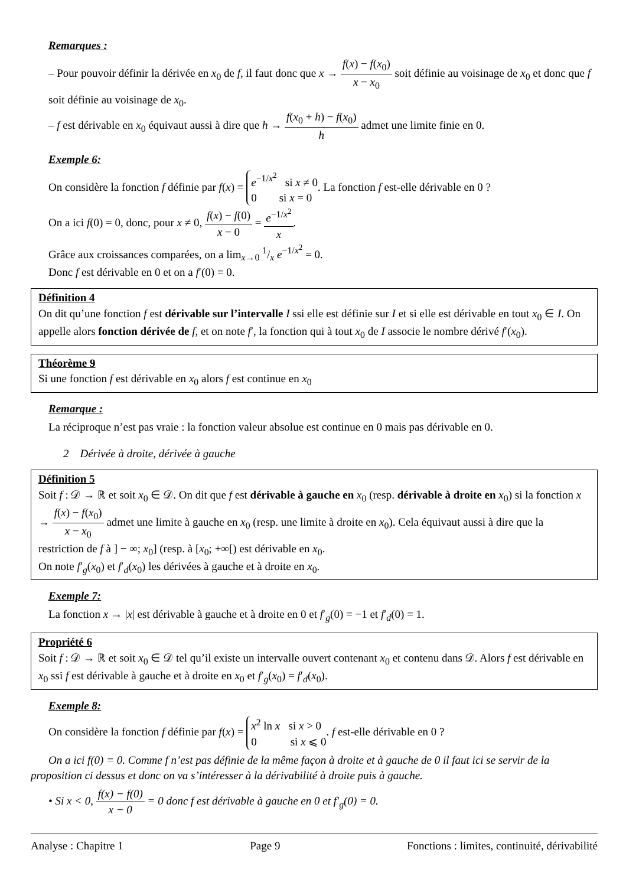Remarques :
– Pour pouvoir définir la dérivée en x<sub>0</sub> de f, il faut donc que x → f(x) − f(x<sub>0</sub>) x − x<sub>0</sub> soit définie au voisinage de x<sub>0</sub> et donc que f soit définie au voisinage de x<sub>0</sub>.
– f est dérivable en x<sub>0</sub> équivaut aussi à dire que h → f(x<sub>0</sub> + h) − f(x<sub>0</sub>) h admet une limite finie en 0.
Exemple 6:
On considère la fonction f définie par f(x) = e<sup>−1/x<sup>2</sup></sup> si x ≠ 0
0 si x = 0. La fonction f est-elle dérivable en 0 ?
On a ici f(0) = 0, donc, pour x ≠ 0, f(x) − f(0) x − 0 = e<sup>−1/x<sup>2</sup></sup> x.
Grâce aux croissances comparées, on a lim<sub>x→0</sub> 1/x e<sup>−1/x<sup>2</sup></sup> = 0.
Donc f est dérivable en 0 et on a f′(0) = 0.
Définition 4
On dit qu’une fonction f est dérivable sur l’intervalle I ssi elle est définie sur I et si elle est dérivable en tout x<sub>0</sub> ∈ I. On appelle alors fonction dérivée de f, et on note f′, la fonction qui à tout x<sub>0</sub> de I associe le nombre dérivé f′(x<sub>0</sub>).
Théorème 9
Si une fonction f est dérivable en x<sub>0</sub> alors f est continue en x<sub>0</sub>
Remarque :
La réciproque n’est pas vraie : la fonction valeur absolue est continue en 0 mais pas dérivable en 0.
2 Dérivée à droite, dérivée à gauche
Définition 5
Soit f : 𝒟 → ℝ et soit x<sub>0</sub> ∈ 𝒟. On dit que f est dérivable à gauche en x<sub>0</sub> (resp. dérivable à droite en x<sub>0</sub>) si la fonction x → f(x) − f(x<sub>0</sub>) x − x<sub>0</sub> admet une limite à gauche en x<sub>0</sub> (resp. une limite à droite en x<sub>0</sub>). Cela équivaut aussi à dire que la restriction de f à ] − ∞; x<sub>0</sub>] (resp. à [x<sub>0</sub>; +∞[) est dérivable en x<sub>0</sub>.
On note f′<sub>g</sub>(x<sub>0</sub>) et f′<sub>d</sub>(x<sub>0</sub>) les dérivées à gauche et à droite en x<sub>0</sub>.
Exemple 7:
La fonction x → |x| est dérivable à gauche et à droite en 0 et f′<sub>g</sub>(0) = −1 et f′<sub>d</sub>(0) = 1.
Propriété 6
Soit f : 𝒟 → ℝ et soit x<sub>0</sub> ∈ 𝒟 tel qu’il existe un intervalle ouvert contenant x<sub>0</sub> et contenu dans 𝒟. Alors f est dérivable en x<sub>0</sub> ssi f est dérivable à gauche et à droite en x<sub>0</sub> et f′<sub>g</sub>(x<sub>0</sub>) = f′<sub>d</sub>(x<sub>0</sub>).
Exemple 8:
On considère la fonction f définie par f(x) = x<sup>2</sup> ln x si x > 0
0 si x ⩽ 0. f est-elle dérivable en 0 ?
On a ici f(0) = 0. Comme f n’est pas définie de la même façon à droite et à gauche de 0 il faut ici se servir de la proposition ci dessus et donc on va s’intéresser à la dérivabilité à droite puis à gauche.
• Si x < 0, f(x) − f(0) x − 0 = 0 donc f est dérivable à gauche en 0 et f′<sub>g</sub>(0) = 0.
Analyse : Chapitre 1 Page 9 Fonctions : limites, continuité, dérivabilité